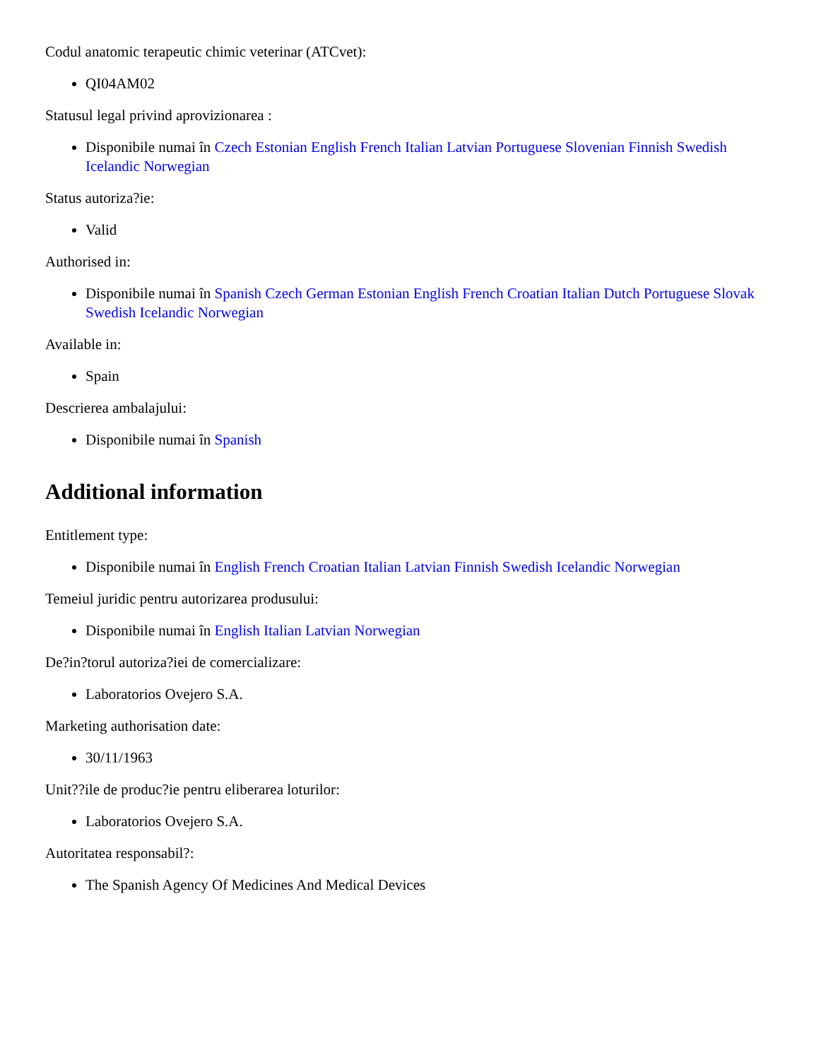Codul anatomic terapeutic chimic veterinar (ATCvet):
QI04AM02
Statusul legal privind aprovizionarea :
Disponibile numai în Czech Estonian English French Italian Latvian Portuguese Slovenian Finnish Swedish Icelandic Norwegian
Status autoriza?ie:
Valid
Authorised in:
Disponibile numai în Spanish Czech German Estonian English French Croatian Italian Dutch Portuguese Slovak Swedish Icelandic Norwegian
Available in:
Spain
Descrierea ambalajului:
Disponibile numai în Spanish
Additional information
Entitlement type:
Disponibile numai în English French Croatian Italian Latvian Finnish Swedish Icelandic Norwegian
Temeiul juridic pentru autorizarea produsului:
Disponibile numai în English Italian Latvian Norwegian
De?in?torul autoriza?iei de comercializare:
Laboratorios Ovejero S.A.
Marketing authorisation date:
30/11/1963
Unit??ile de produc?ie pentru eliberarea loturilor:
Laboratorios Ovejero S.A.
Autoritatea responsabil?:
The Spanish Agency Of Medicines And Medical Devices